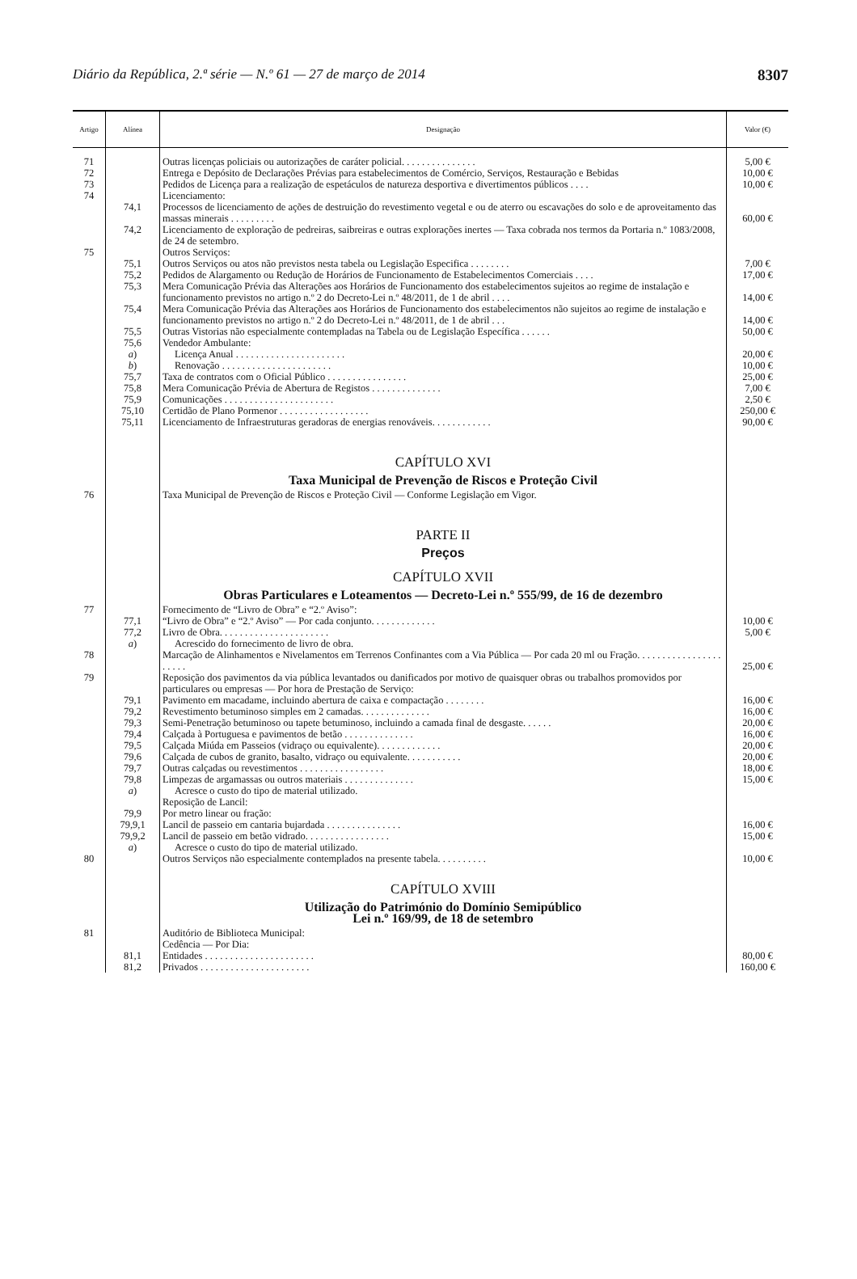Diário da República, 2.ª série — N.º 61 — 27 de março de 2014 8307
| Artigo | Alínea | Designação | Valor (€) |
| --- | --- | --- | --- |
| 71 | | Outras licenças policiais ou autorizações de caráter policial. . . . . . . . . . . . . . . | 5,00 € |
| 72 | | Entrega e Depósito de Declarações Prévias para estabelecimentos de Comércio, Serviços, Restauração e Bebidas | 10,00 € |
| 73 | | Pedidos de Licença para a realização de espetáculos de natureza desportiva e divertimentos públicos . . . . | 10,00 € |
| 74 | | Licenciamento: | |
| | 74,1 | Processos de licenciamento de ações de destruição do revestimento vegetal e ou de aterro ou escavações do solo e de aproveitamento das massas minerais . . . . . . . . . | 60,00 € |
| | 74,2 | Licenciamento de exploração de pedreiras, saibreiras e outras explorações inertes — Taxa cobrada nos termos da Portaria n.º 1083/2008, de 24 de setembro. | |
| 75 | | Outros Serviços: | |
| | 75,1 | Outros Serviços ou atos não previstos nesta tabela ou Legislação Especifica . . . . . . . . | 7,00 € |
| | 75,2 | Pedidos de Alargamento ou Redução de Horários de Funcionamento de Estabelecimentos Comerciais . . . . | 17,00 € |
| | 75,3 | Mera Comunicação Prévia das Alterações aos Horários de Funcionamento dos estabelecimentos sujeitos ao regime de instalação e funcionamento previstos no artigo n.º 2 do Decreto-Lei n.º 48/2011, de 1 de abril . . . . | 14,00 € |
| | 75,4 | Mera Comunicação Prévia das Alterações aos Horários de Funcionamento dos estabelecimentos não sujeitos ao regime de instalação e funcionamento previstos no artigo n.º 2 do Decreto-Lei n.º 48/2011, de 1 de abril . . . | 14,00 € |
| | 75,5 | Outras Vistorias não especialmente contempladas na Tabela ou de Legislação Específica . . . . . . | 50,00 € |
| | 75,6 | Vendedor Ambulante: | |
| | a ) | Licença Anual . . . . . . . . . . . . . . . . . . . . . . | 20,00 € |
| | b ) | Renovação . . . . . . . . . . . . . . . . . . . . . . | 10,00 € |
| | 75,7 | Taxa de contratos com o Oficial Público . . . . . . . . . . . . . . . . | 25,00 € |
| | 75,8 | Mera Comunicação Prévia de Abertura de Registos . . . . . . . . . . . . . . | 7,00 € |
| | 75,9 | Comunicações . . . . . . . . . . . . . . . . . . . . . . | 2,50 € |
| | 75,10 | Certidão de Plano Pormenor . . . . . . . . . . . . . . . . . . | 250,00 € |
| | 75,11 | Licenciamento de Infraestruturas geradoras de energias renováveis. . . . . . . . . . . . | 90,00 € |
| | | CAPÍTULO XVI Taxa Municipal de Prevenção de Riscos e Proteção Civil | |
| 76 | | Taxa Municipal de Prevenção de Riscos e Proteção Civil — Conforme Legislação em Vigor. | |
| | | PARTE II Preços CAPÍTULO XVII Obras Particulares e Loteamentos — Decreto-Lei n.º 555/99, de 16 de dezembro | |
| 77 | | Fornecimento de “Livro de Obra” e “2.º Aviso”: | |
| | 77,1 | “Livro de Obra” e “2.º Aviso” — Por cada conjunto. . . . . . . . . . . . . | 10,00 € |
| | 77,2 | Livro de Obra. . . . . . . . . . . . . . . . . . . . . . | 5,00 € |
| | a ) | Acrescido do fornecimento de livro de obra. | |
| 78 | | Marcação de Alinhamentos e Nivelamentos em Terrenos Confinantes com a Via Pública — Por cada 20 ml ou Fração. . . . . . . . . . . . . . . . . . . . . . | 25,00 € |
| 79 | | Reposição dos pavimentos da via pública levantados ou danificados por motivo de quaisquer obras ou trabalhos promovidos por particulares ou empresas — Por hora de Prestação de Serviço: | |
| | 79,1 | Pavimento em macadame, incluindo abertura de caixa e compactação . . . . . . . . | 16,00 € |
| | 79,2 | Revestimento betuminoso simples em 2 camadas. . . . . . . . . . . . . . | 16,00 € |
| | 79,3 | Semi-Penetração betuminoso ou tapete betuminoso, incluindo a camada final de desgaste. . . . . . | 20,00 € |
| | 79,4 | Calçada à Portuguesa e pavimentos de betão . . . . . . . . . . . . . . | 16,00 € |
| | 79,5 | Calçada Miúda em Passeios (vidraço ou equivalente). . . . . . . . . . . . . | 20,00 € |
| | 79,6 | Calçada de cubos de granito, basalto, vidraço ou equivalente. . . . . . . . . . . | 20,00 € |
| | 79,7 | Outras calçadas ou revestimentos . . . . . . . . . . . . . . . . . | 18,00 € |
| | 79,8 | Limpezas de argamassas ou outros materiais . . . . . . . . . . . . . . | 15,00 € |
| | a ) | Acresce o custo do tipo de material utilizado. | |
| | | Reposição de Lancil: | |
| | 79,9 | Por metro linear ou fração: | |
| | 79,9,1 | Lancil de passeio em cantaria bujardada . . . . . . . . . . . . . . . | 16,00 € |
| | 79,9,2 | Lancil de passeio em betão vidrado. . . . . . . . . . . . . . . . . | 15,00 € |
| | a ) | Acresce o custo do tipo de material utilizado. | |
| 80 | | Outros Serviços não especialmente contemplados na presente tabela. . . . . . . . . . | 10,00 € |
| | | CAPÍTULO XVIII Utilização do Património do Domínio Semipúblico Lei n.º 169/99, de 18 de setembro | |
| 81 | | Auditório de Biblioteca Municipal: | |
| | | Cedência — Por Dia: | |
| | 81,1 | Entidades . . . . . . . . . . . . . . . . . . . . . . | 80,00 € |
| | 81,2 | Privados . . . . . . . . . . . . . . . . . . . . . . | 160,00 € |